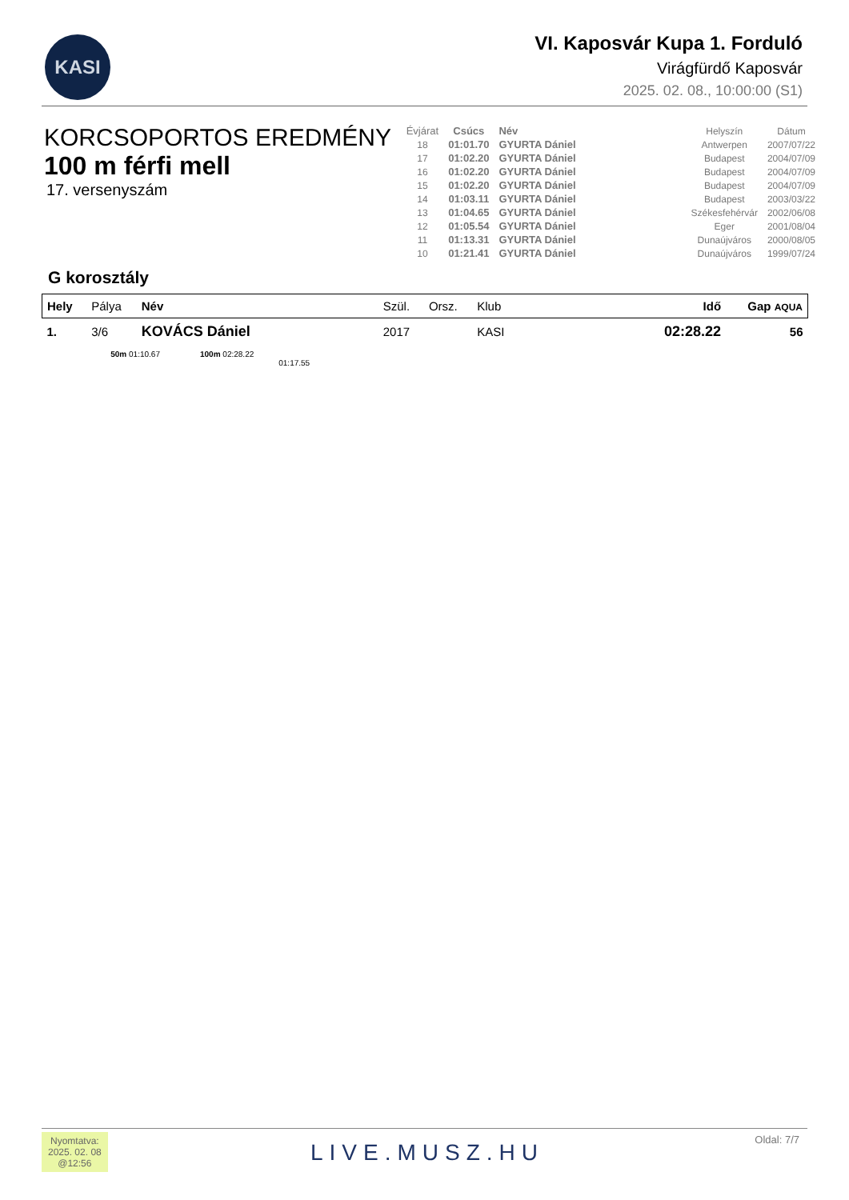KASI
VI. Kaposvár Kupa 1. Forduló
Virágfürdő Kaposvár
2025. 02. 08., 10:00:00 (S1)
KORCSOPORTOS EREDMÉNY
100 m férfi mell
17. versenyszám
| Évjárat | Csúcs | Név | | Helyszín | Dátum |
| --- | --- | --- | --- | --- | --- |
| 18 | 01:01.70 | GYURTA Dániel | | Antwerpen | 2007/07/22 |
| 17 | 01:02.20 | GYURTA Dániel | | Budapest | 2004/07/09 |
| 16 | 01:02.20 | GYURTA Dániel | | Budapest | 2004/07/09 |
| 15 | 01:02.20 | GYURTA Dániel | | Budapest | 2004/07/09 |
| 14 | 01:03.11 | GYURTA Dániel | | Budapest | 2003/03/22 |
| 13 | 01:04.65 | GYURTA Dániel | | Székesfehérvár | 2002/06/08 |
| 12 | 01:05.54 | GYURTA Dániel | | Eger | 2001/08/04 |
| 11 | 01:13.31 | GYURTA Dániel | | Dunaújváros | 2000/08/05 |
| 10 | 01:21.41 | GYURTA Dániel | | Dunaújváros | 1999/07/24 |
G korosztály
| Hely | Pálya | Név | Szül. | Orsz. | Klub | Idő | Gap AQUA |
| --- | --- | --- | --- | --- | --- | --- | --- |
| 1. | 3/6 | KOVÁCS Dániel | 2017 | | KASI | 02:28.22 | 56 |
| | 50m 01:10.67 100m 02:28.22 01:17.55 | | | | | | |
Nyomtatva:
2025. 02. 08
@12:56
LIVE.MUSZ.HU
Oldal: 7/7